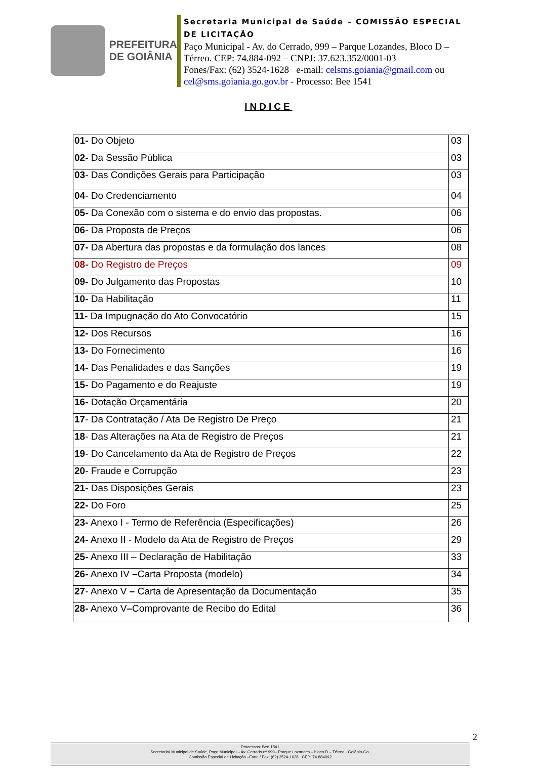PREFEITURA
DE GOIÂNIA
Secretaria Municipal de Saúde – COMISSÃO ESPECIAL DE LICITAÇÃO
Paço Municipal - Av. do Cerrado, 999 – Parque Lozandes, Bloco D – Térreo. CEP: 74.884-092 – CNPJ: 37.623.352/0001-03
Fones/Fax: (62) 3524-1628 e-mail: celsms.goiania@gmail.com ou cel@sms.goiania.go.gov.br - Processo: Bee 1541
INDICE
| 01- Do Objeto | 03 |
| 02- Da Sessão Pública | 03 |
| 03 - Das Condições Gerais para Participação | 03 |
| 04 - Do Credenciamento | 04 |
| 05- Da Conexão com o sistema e do envio das propostas. | 06 |
| 06 - Da Proposta de Preços | 06 |
| 07- Da Abertura das propostas e da formulação dos lances | 08 |
| 08- Do Registro de Preços | 09 |
| 09- Do Julgamento das Propostas | 10 |
| 10- Da Habilitação | 11 |
| 11- Da Impugnação do Ato Convocatório | 15 |
| 12- Dos Recursos | 16 |
| 13- Do Fornecimento | 16 |
| 14- Das Penalidades e das Sanções | 19 |
| 15- Do Pagamento e do Reajuste | 19 |
| 16- Dotação Orçamentária | 20 |
| 17 - Da Contratação / Ata De Registro De Preço | 21 |
| 18 - Das Alterações na Ata de Registro de Preços | 21 |
| 19 - Do Cancelamento da Ata de Registro de Preços | 22 |
| 20 - Fraude e Corrupção | 23 |
| 21- Das Disposições Gerais | 23 |
| 22- Do Foro | 25 |
| 23- Anexo I - Termo de Referência (Especificações) | 26 |
| 24- Anexo II - Modelo da Ata de Registro de Preços | 29 |
| 25- Anexo III – Declaração de Habilitação | 33 |
| 26- Anexo IV – Carta Proposta (modelo) | 34 |
| 27 - Anexo V – Carta de Apresentação da Documentação | 35 |
| 28- Anexo V – Comprovante de Recibo do Edital | 36 |
2
Processos: Bee 1541
Secretaria/ Municipal de Saúde, Paço Municipal – Av. Cerrado nº 999– Parque Lozandes – bloco D – Térreo - Goiânia-Go.
Comissão Especial de Licitação –Fone / Fax: (62) 3524-1628 CEP: 74.884092